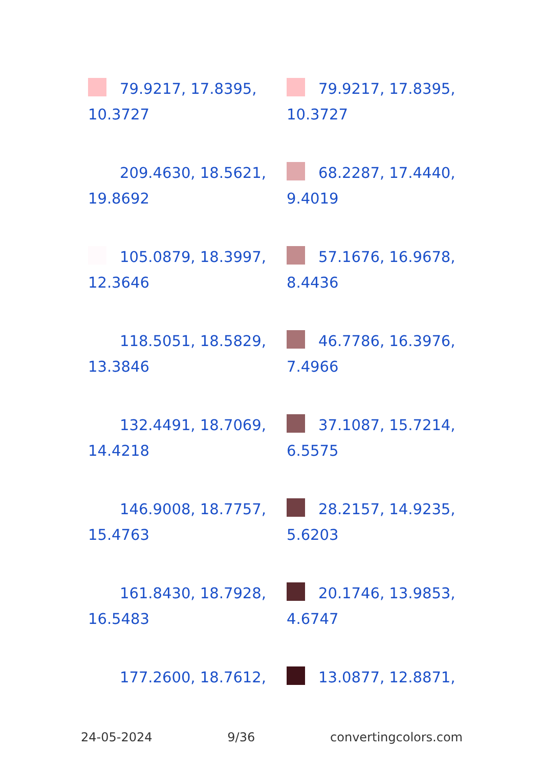79.9217, 17.8395, 10.3727
79.9217, 17.8395, 10.3727
209.4630, 18.5621, 19.8692
68.2287, 17.4440, 9.4019
105.0879, 18.3997, 12.3646
57.1676, 16.9678, 8.4436
118.5051, 18.5829, 13.3846
46.7786, 16.3976, 7.4966
132.4491, 18.7069, 14.4218
37.1087, 15.7214, 6.5575
146.9008, 18.7757, 15.4763
28.2157, 14.9235, 5.6203
161.8430, 18.7928, 16.5483
20.1746, 13.9853, 4.6747
177.2600, 18.7612,
13.0877, 12.8871,
24-05-2024 9/36 convertingcolors.com